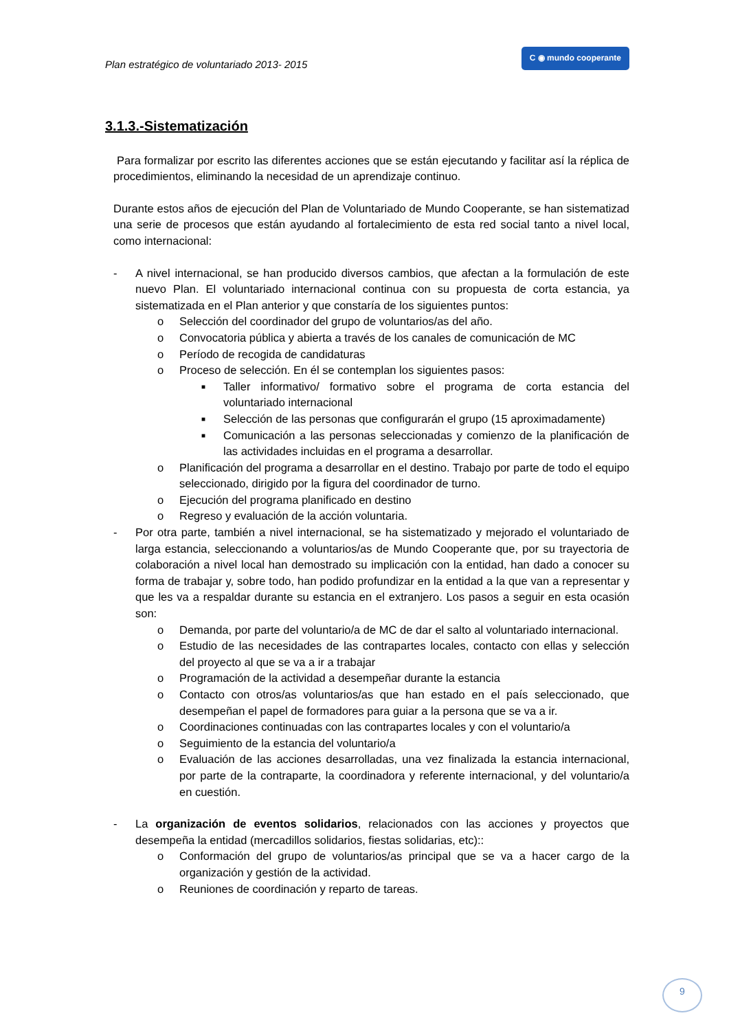Plan estratégico de voluntariado 2013- 2015 C ◉ mundo cooperante
3.1.3.-Sistematización
Para formalizar por escrito las diferentes acciones que se están ejecutando y facilitar así la réplica de procedimientos, eliminando la necesidad de un aprendizaje continuo.
Durante estos años de ejecución del Plan de Voluntariado de Mundo Cooperante, se han sistematizad una serie de procesos que están ayudando al fortalecimiento de esta red social tanto a nivel local, como internacional:
- A nivel internacional, se han producido diversos cambios, que afectan a la formulación de este nuevo Plan. El voluntariado internacional continua con su propuesta de corta estancia, ya sistematizada en el Plan anterior y que constaría de los siguientes puntos:
o Selección del coordinador del grupo de voluntarios/as del año.
o Convocatoria pública y abierta a través de los canales de comunicación de MC
o Período de recogida de candidaturas
o Proceso de selección. En él se contemplan los siguientes pasos:
■
Taller informativo/ formativo sobre el programa de corta estancia del voluntariado internacional
■
Selección de las personas que configurarán el grupo (15 aproximadamente)
■
Comunicación a las personas seleccionadas y comienzo de la planificación de las actividades incluidas en el programa a desarrollar.
o Planificación del programa a desarrollar en el destino. Trabajo por parte de todo el equipo seleccionado, dirigido por la figura del coordinador de turno.
o Ejecución del programa planificado en destino
o Regreso y evaluación de la acción voluntaria.
- Por otra parte, también a nivel internacional, se ha sistematizado y mejorado el voluntariado de larga estancia, seleccionando a voluntarios/as de Mundo Cooperante que, por su trayectoria de colaboración a nivel local han demostrado su implicación con la entidad, han dado a conocer su forma de trabajar y, sobre todo, han podido profundizar en la entidad a la que van a representar y que les va a respaldar durante su estancia en el extranjero. Los pasos a seguir en esta ocasión son:
o Demanda, por parte del voluntario/a de MC de dar el salto al voluntariado internacional.
o Estudio de las necesidades de las contrapartes locales, contacto con ellas y selección del proyecto al que se va a ir a trabajar
o Programación de la actividad a desempeñar durante la estancia
o Contacto con otros/as voluntarios/as que han estado en el país seleccionado, que desempeñan el papel de formadores para guiar a la persona que se va a ir.
o Coordinaciones continuadas con las contrapartes locales y con el voluntario/a
o Seguimiento de la estancia del voluntario/a
o Evaluación de las acciones desarrolladas, una vez finalizada la estancia internacional, por parte de la contraparte, la coordinadora y referente internacional, y del voluntario/a en cuestión.
- La organización de eventos solidarios, relacionados con las acciones y proyectos que desempeña la entidad (mercadillos solidarios, fiestas solidarias, etc)::
o Conformación del grupo de voluntarios/as principal que se va a hacer cargo de la organización y gestión de la actividad.
o Reuniones de coordinación y reparto de tareas.
9